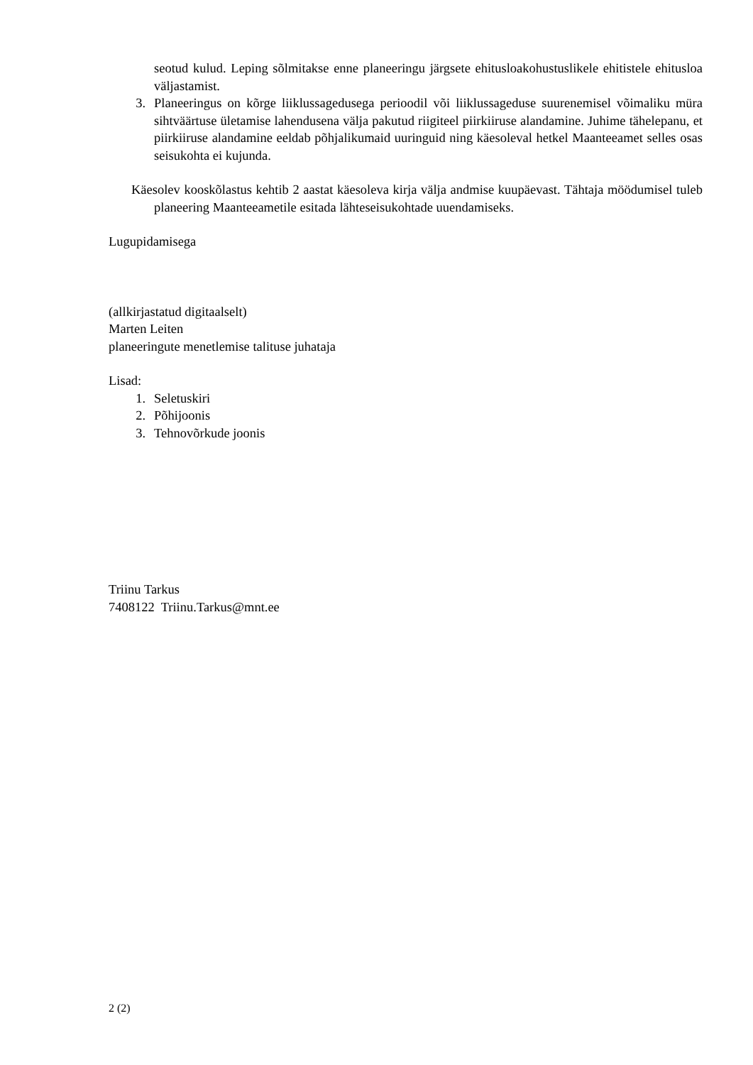seotud kulud. Leping sõlmitakse enne planeeringu järgsete ehitusloakohustuslikele ehitistele ehitusloa väljastamist.
3. Planeeringus on kõrge liiklussagedusega perioodil või liiklussageduse suurenemisel võimaliku müra sihtväärtuse ületamise lahendusena välja pakutud riigiteel piirkiiruse alandamine. Juhime tähelepanu, et piirkiiruse alandamine eeldab põhjalikumaid uuringuid ning käesoleval hetkel Maanteeamet selles osas seisukohta ei kujunda.
Käesolev kooskõlastus kehtib 2 aastat käesoleva kirja välja andmise kuupäevast. Tähtaja möödumisel tuleb planeering Maanteeametile esitada lähteseisukohtade uuendamiseks.
Lugupidamisega
(allkirjastatud digitaalselt)
Marten Leiten
planeeringute menetlemise talituse juhataja
Lisad:
1. Seletuskiri
2. Põhijoonis
3. Tehnovõrkude joonis
Triinu Tarkus
7408122 Triinu.Tarkus@mnt.ee
2 (2)